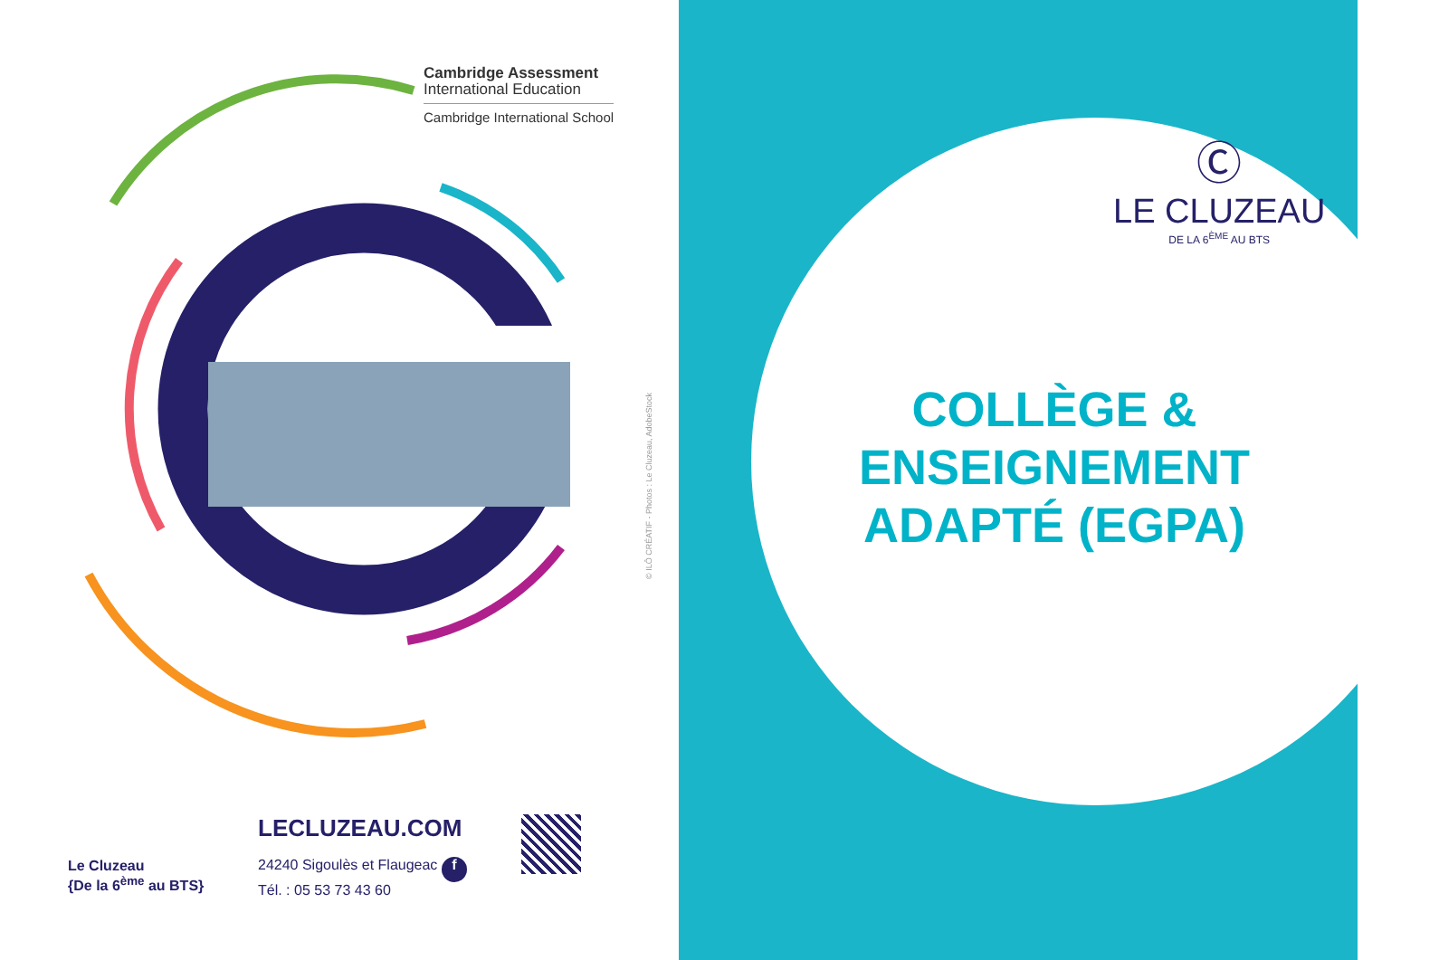Cambridge Assessment
International Education
Cambridge International School
© ILÔ CRÉATIF - Photos : Le Cluzeau, AdobeStock
Le Cluzeau
{De la 6<sup>ème</sup> au BTS}
LECLUZEAU.COM
24240 Sigoulès et Flaugeac f
Tél. : 05 53 73 43 60
Ⓒ
LE CLUZEAU
DE LA 6<sup>ÈME</sup> AU BTS
COLLÈGE &
ENSEIGNEMENT
ADAPTÉ (EGPA)